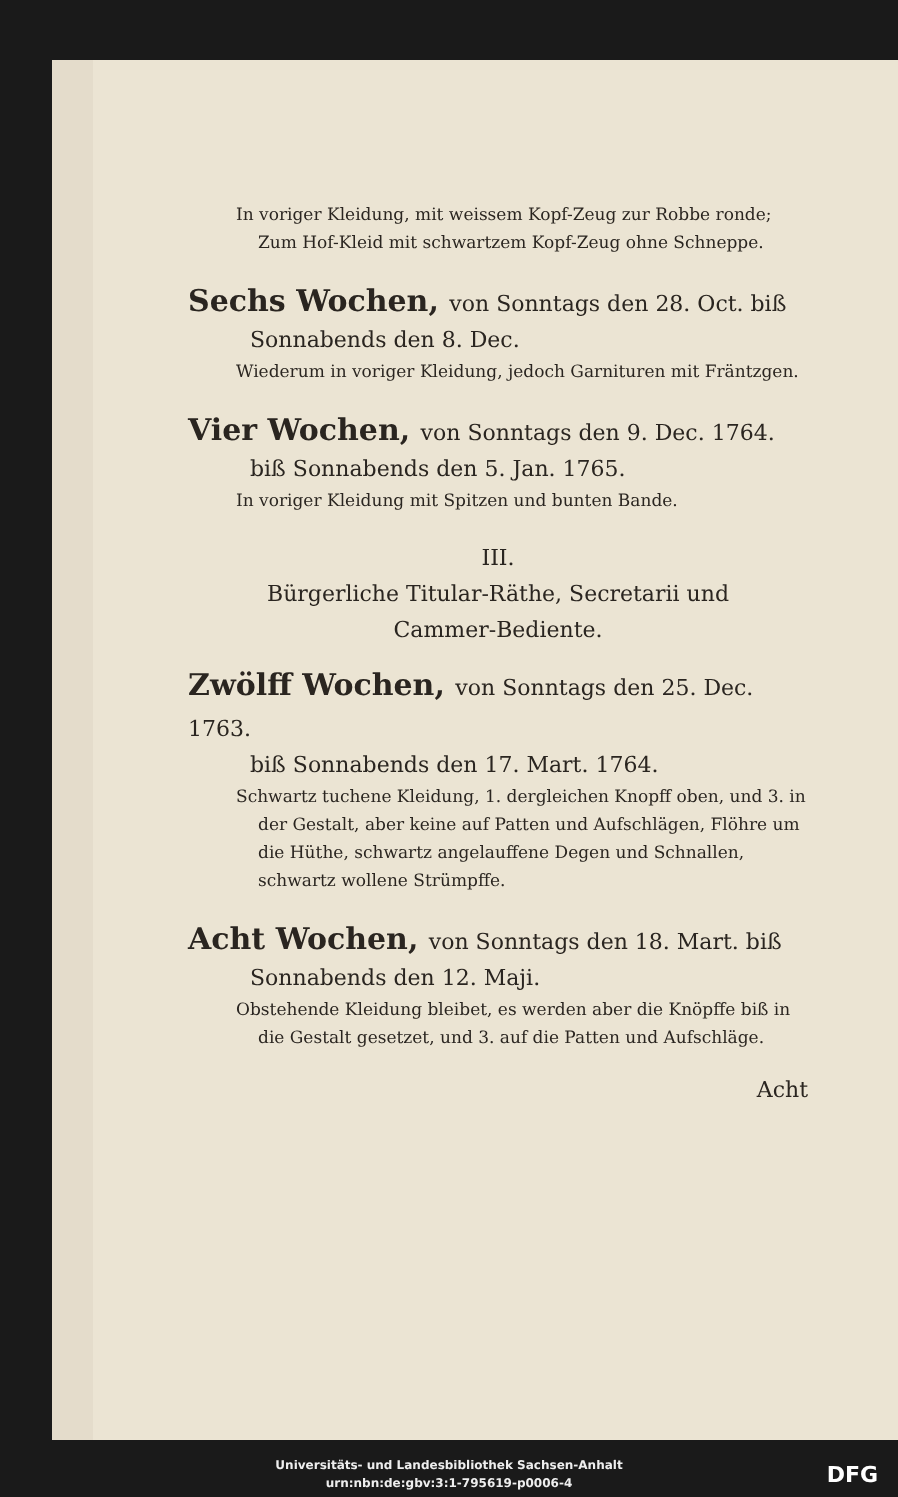In voriger Kleidung, mit weissem Kopf-Zeug zur Robbe ronde; Zum Hof-Kleid mit schwartzem Kopf-Zeug ohne Schneppe.
Sechs Wochen, von Sonntags den 28. Oct. biß
Sonnabends den 8. Dec.
Wiederum in voriger Kleidung, jedoch Garnituren mit Fräntzgen.
Vier Wochen, von Sonntags den 9. Dec. 1764.
biß Sonnabends den 5. Jan. 1765.
In voriger Kleidung mit Spitzen und bunten Bande.
III.
Bürgerliche Titular-Räthe, Secretarii und
Cammer-Bediente.
Zwölff Wochen, von Sonntags den 25. Dec. 1763.
biß Sonnabends den 17. Mart. 1764.
Schwartz tuchene Kleidung, 1. dergleichen Knopff oben, und 3. in der Gestalt, aber keine auf Patten und Aufschlägen, Flöhre um die Hüthe, schwartz angelauffene Degen und Schnallen, schwartz wollene Strümpffe.
Acht Wochen, von Sonntags den 18. Mart. biß
Sonnabends den 12. Maji.
Obstehende Kleidung bleibet, es werden aber die Knöpffe biß in die Gestalt gesetzet, und 3. auf die Patten und Aufschläge.
Acht
Universitäts- und Landesbibliothek Sachsen-Anhalt
urn:nbn:de:gbv:3:1-795619-p0006-4
DFG